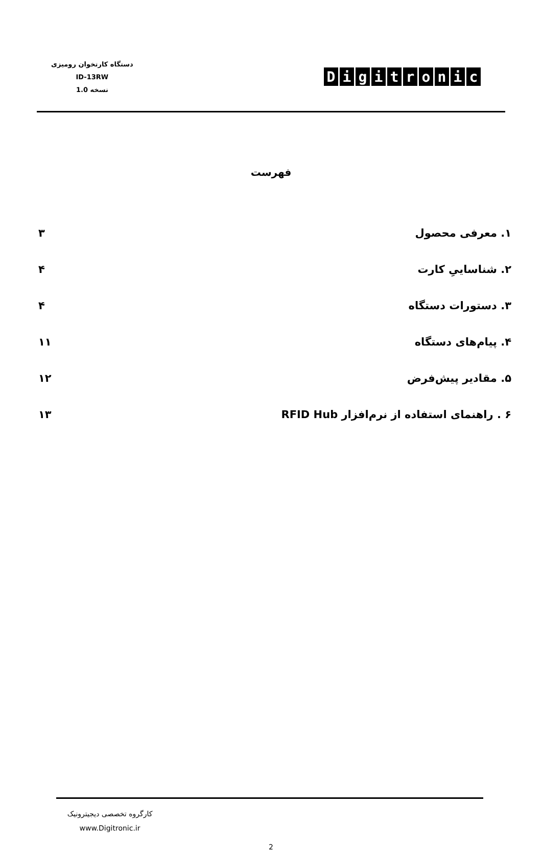دستگاه کارتخوان رومیزی
ID-13RW
نسخه 1.0
Digitronic
فهرست
۱. معرفی محصول ۳
۲. شناساییِ کارت ۴
۳. دستورات دستگاه ۴
۴. پیام‌های دستگاه ۱۱
۵. مقادیر پیش‌فرض ۱۲
۶ . راهنمای استفاده از نرم‌افزار RFID Hub ۱۳
کارگروه تخصصی دیجیترونیک
www.Digitronic.ir
2